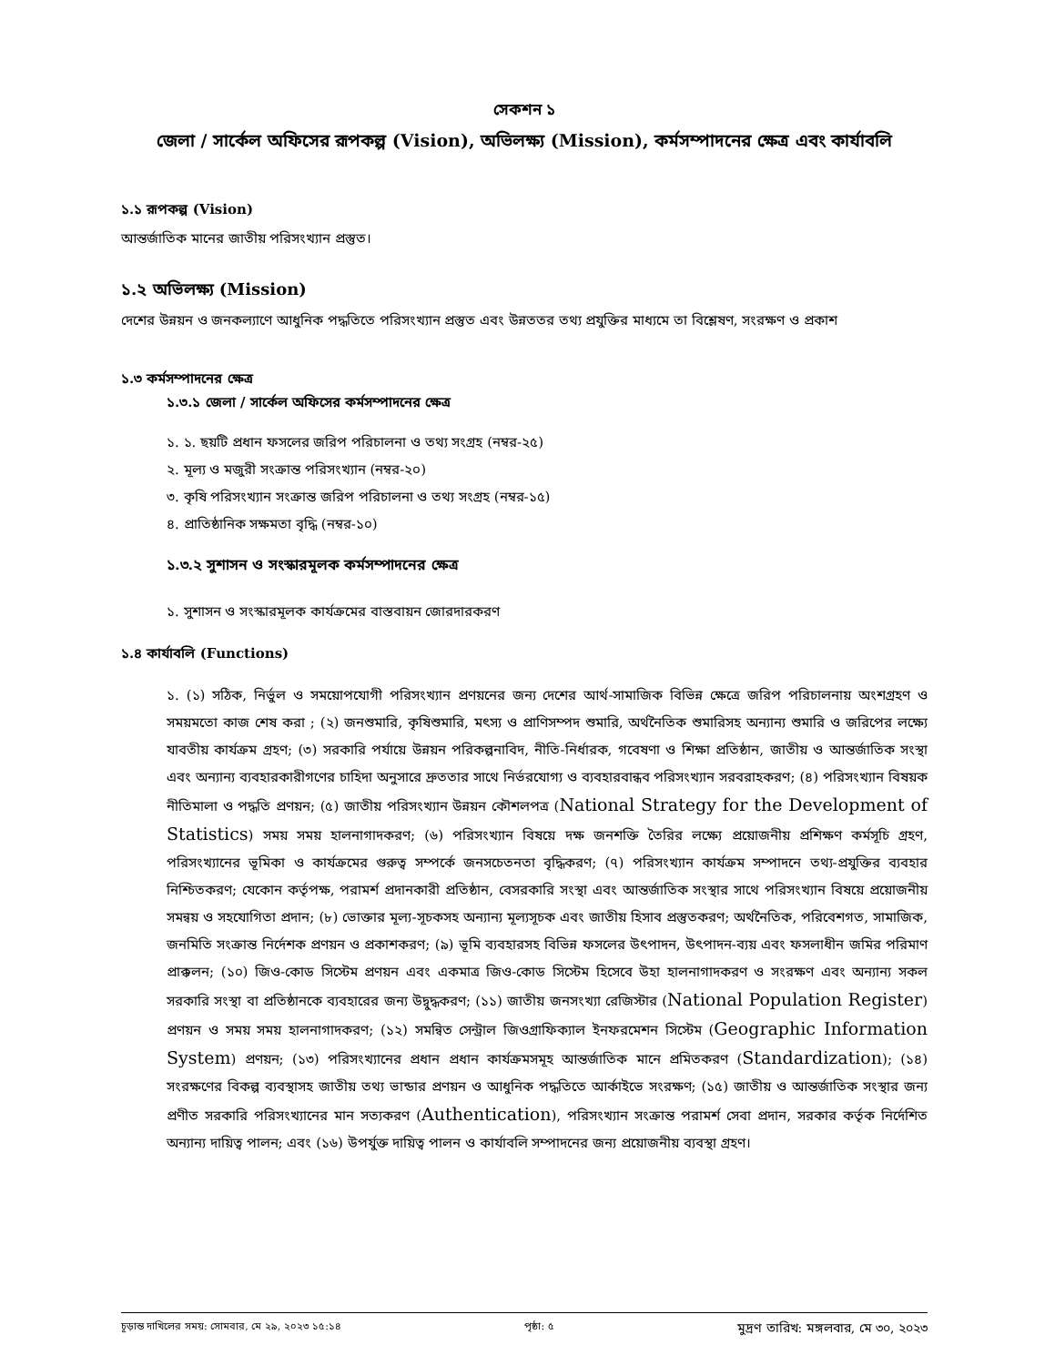সেকশন ১
জেলা / সার্কেল অফিসের রূপকল্প (Vision), অভিলক্ষ্য (Mission), কর্মসম্পাদনের ক্ষেত্র এবং কার্যাবলি
১.১ রূপকল্প (Vision)
আন্তর্জাতিক মানের জাতীয় পরিসংখ্যান প্রস্তুত।
১.২ অভিলক্ষ্য (Mission)
দেশের উন্নয়ন ও জনকল্যাণে আধুনিক পদ্ধতিতে পরিসংখ্যান প্রস্তুত এবং উন্নততর তথ্য প্রযুক্তির মাধ্যমে তা বিশ্লেষণ, সংরক্ষণ ও প্রকাশ
১.৩ কর্মসম্পাদনের ক্ষেত্র
১.৩.১ জেলা / সার্কেল অফিসের কর্মসম্পাদনের ক্ষেত্র
১. ১. ছয়টি প্রধান ফসলের জরিপ পরিচালনা ও তথ্য সংগ্রহ (নম্বর-২৫)
২. মূল্য ও মজুরী সংক্রান্ত পরিসংখ্যান (নম্বর-২০)
৩. কৃষি পরিসংখ্যান সংক্রান্ত জরিপ পরিচালনা ও তথ্য সংগ্রহ (নম্বর-১৫)
৪. প্রাতিষ্ঠানিক সক্ষমতা বৃদ্ধি (নম্বর-১০)
১.৩.২ সুশাসন ও সংস্কারমূলক কর্মসম্পাদনের ক্ষেত্র
১. সুশাসন ও সংস্কারমূলক কার্যক্রমের বাস্তবায়ন জোরদারকরণ
১.৪ কার্যাবলি (Functions)
১. (১) সঠিক, নির্ভুল ও সময়োপযোগী পরিসংখ্যান প্রণয়নের জন্য দেশের আর্থ-সামাজিক বিভিন্ন ক্ষেত্রে জরিপ পরিচালনায় অংশগ্রহণ ও সময়মতো কাজ শেষ করা ; (২) জনশুমারি, কৃষিশুমারি, মৎস্য ও প্রাণিসম্পদ শুমারি, অর্থনৈতিক শুমারিসহ অন্যান্য শুমারি ও জরিপের লক্ষ্যে যাবতীয় কার্যক্রম গ্রহণ; (৩) সরকারি পর্যায়ে উন্নয়ন পরিকল্পনাবিদ, নীতি-নির্ধারক, গবেষণা ও শিক্ষা প্রতিষ্ঠান, জাতীয় ও আন্তর্জাতিক সংস্থা এবং অন্যান্য ব্যবহারকারীগণের চাহিদা অনুসারে দ্রুততার সাথে নির্ভরযোগ্য ও ব্যবহারবান্ধব পরিসংখ্যান সরবরাহকরণ; (৪) পরিসংখ্যান বিষয়ক নীতিমালা ও পদ্ধতি প্রণয়ন; (৫) জাতীয় পরিসংখ্যান উন্নয়ন কৌশলপত্র (National Strategy for the Development of Statistics) সময় সময় হালনাগাদকরণ; (৬) পরিসংখ্যান বিষয়ে দক্ষ জনশক্তি তৈরির লক্ষ্যে প্রয়োজনীয় প্রশিক্ষণ কর্মসূচি গ্রহণ, পরিসংখ্যানের ভূমিকা ও কার্যক্রমের গুরুত্ব সম্পর্কে জনসচেতনতা বৃদ্ধিকরণ; (৭) পরিসংখ্যান কার্যক্রম সম্পাদনে তথ্য-প্রযুক্তির ব্যবহার নিশ্চিতকরণ; যেকোন কর্তৃপক্ষ, পরামর্শ প্রদানকারী প্রতিষ্ঠান, বেসরকারি সংস্থা এবং আন্তর্জাতিক সংস্থার সাথে পরিসংখ্যান বিষয়ে প্রয়োজনীয় সমন্বয় ও সহযোগিতা প্রদান; (৮) ভোক্তার মূল্য-সূচকসহ অন্যান্য মূল্যসূচক এবং জাতীয় হিসাব প্রস্তুতকরণ; অর্থনৈতিক, পরিবেশগত, সামাজিক, জনমিতি সংক্রান্ত নির্দেশক প্রণয়ন ও প্রকাশকরণ; (৯) ভূমি ব্যবহারসহ বিভিন্ন ফসলের উৎপাদন, উৎপাদন-ব্যয় এবং ফসলাধীন জমির পরিমাণ প্রাক্কলন; (১০) জিও-কোড সিস্টেম প্রণয়ন এবং একমাত্র জিও-কোড সিস্টেম হিসেবে উহা হালনাগাদকরণ ও সংরক্ষণ এবং অন্যান্য সকল সরকারি সংস্থা বা প্রতিষ্ঠানকে ব্যবহারের জন্য উদ্বুদ্ধকরণ; (১১) জাতীয় জনসংখ্যা রেজিস্টার (National Population Register) প্রণয়ন ও সময় সময় হালনাগাদকরণ; (১২) সমন্বিত সেন্ট্রাল জিওগ্রাফিক্যাল ইনফরমেশন সিস্টেম (Geographic Information System) প্রণয়ন; (১৩) পরিসংখ্যানের প্রধান প্রধান কার্যক্রমসমূহ আন্তর্জাতিক মানে প্রমিতকরণ (Standardization); (১৪) সংরক্ষণের বিকল্প ব্যবস্থাসহ জাতীয় তথ্য ভান্ডার প্রণয়ন ও আধুনিক পদ্ধতিতে আর্কাইভে সংরক্ষণ; (১৫) জাতীয় ও আন্তর্জাতিক সংস্থার জন্য প্রণীত সরকারি পরিসংখ্যানের মান সত্যকরণ (Authentication), পরিসংখ্যান সংক্রান্ত পরামর্শ সেবা প্রদান, সরকার কর্তৃক নির্দেশিত অন্যান্য দায়িত্ব পালন; এবং (১৬) উপর্যুক্ত দায়িত্ব পালন ও কার্যাবলি সম্পাদনের জন্য প্রয়োজনীয় ব্যবস্থা গ্রহণ।
চূড়ান্ত দাখিলের সময়: সোমবার, মে ২৯, ২০২৩ ১৫:১৪ পৃষ্ঠা: ৫ মুদ্রণ তারিখ: মঙ্গলবার, মে ৩০, ২০২৩